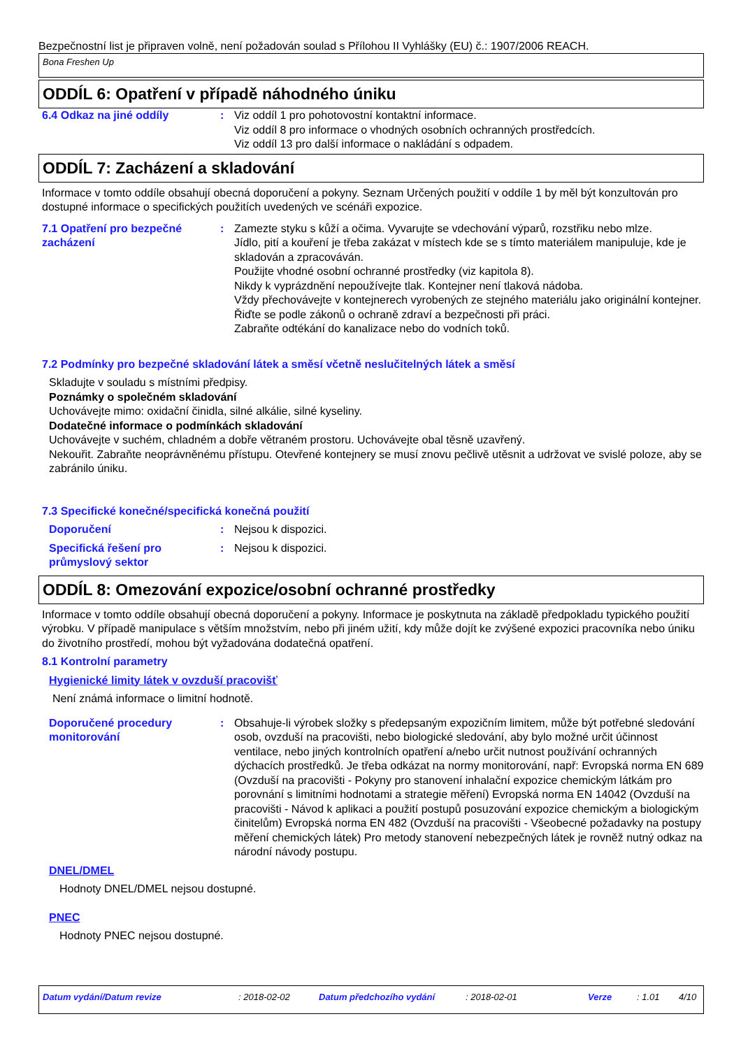Bezpečnostní list je připraven volně, není požadován soulad s Přílohou II Vyhlášky (EU) č.: 1907/2006 REACH.
Bona Freshen Up
ODDÍL 6: Opatření v případě náhodného úniku
6.4 Odkaz na jiné oddíly : Viz oddíl 1 pro pohotovostní kontaktní informace.
Viz oddíl 8 pro informace o vhodných osobních ochranných prostředcích.
Viz oddíl 13 pro další informace o nakládání s odpadem.
ODDÍL 7: Zacházení a skladování
Informace v tomto oddíle obsahují obecná doporučení a pokyny. Seznam Určených použití v oddíle 1 by měl být konzultován pro dostupné informace o specifických použitích uvedených ve scénáři expozice.
7.1 Opatření pro bezpečné zacházení
: Zamezte styku s kůží a očima. Vyvarujte se vdechování výparů, rozstřiku nebo mlze.
Jídlo, pití a kouření je třeba zakázat v místech kde se s tímto materiálem manipuluje, kde je skladován a zpracováván.
Použijte vhodné osobní ochranné prostředky (viz kapitola 8).
Nikdy k vyprázdnění nepoužívejte tlak. Kontejner není tlaková nádoba.
Vždy přechovávejte v kontejnerech vyrobených ze stejného materiálu jako originální kontejner.
Řiďte se podle zákonů o ochraně zdraví a bezpečnosti při práci.
Zabraňte odtékání do kanalizace nebo do vodních toků.
7.2 Podmínky pro bezpečné skladování látek a směsí včetně neslučitelných látek a směsí
Skladujte v souladu s místními předpisy.
Poznámky o společném skladování
Uchovávejte mimo: oxidační činidla, silné alkálie, silné kyseliny.
Dodatečné informace o podmínkách skladování
Uchovávejte v suchém, chladném a dobře větraném prostoru. Uchovávejte obal těsně uzavřený.
Nekouřit. Zabraňte neoprávněnému přístupu. Otevřené kontejnery se musí znovu pečlivě utěsnit a udržovat ve svislé poloze, aby se zabránilo úniku.
7.3 Specifické konečné/specifická konečná použití
Doporučení : Nejsou k dispozici.
Specifická řešení pro průmyslový sektor
: Nejsou k dispozici.
ODDÍL 8: Omezování expozice/osobní ochranné prostředky
Informace v tomto oddíle obsahují obecná doporučení a pokyny. Informace je poskytnuta na základě předpokladu typického použití výrobku. V případě manipulace s větším množstvím, nebo při jiném užití, kdy může dojít ke zvýšené expozici pracovníka nebo úniku do životního prostředí, mohou být vyžadována dodatečná opatření.
8.1 Kontrolní parametry
Hygienické limity látek v ovzduší pracovišť
Není známá informace o limitní hodnotě.
Doporučené procedury monitorování
: Obsahuje-li výrobek složky s předepsaným expozičním limitem, může být potřebné sledování osob, ovzduší na pracovišti, nebo biologické sledování, aby bylo možné určit účinnost ventilace, nebo jiných kontrolních opatření a/nebo určit nutnost používání ochranných dýchacích prostředků. Je třeba odkázat na normy monitorování, např: Evropská norma EN 689 (Ovzduší na pracovišti - Pokyny pro stanovení inhalační expozice chemickým látkám pro porovnání s limitními hodnotami a strategie měření) Evropská norma EN 14042 (Ovzduší na pracovišti - Návod k aplikaci a použití postupů posuzování expozice chemickým a biologickým činitelům) Evropská norma EN 482 (Ovzduší na pracovišti - Všeobecné požadavky na postupy měření chemických látek) Pro metody stanovení nebezpečných látek je rovněž nutný odkaz na národní návody postupu.
DNEL/DMEL
Hodnoty DNEL/DMEL nejsou dostupné.
PNEC
Hodnoty PNEC nejsou dostupné.
Datum vydání/Datum revize: 2018-02-02 Datum předchozího vydání: 2018-02-01 Verze: 1.01 4/10